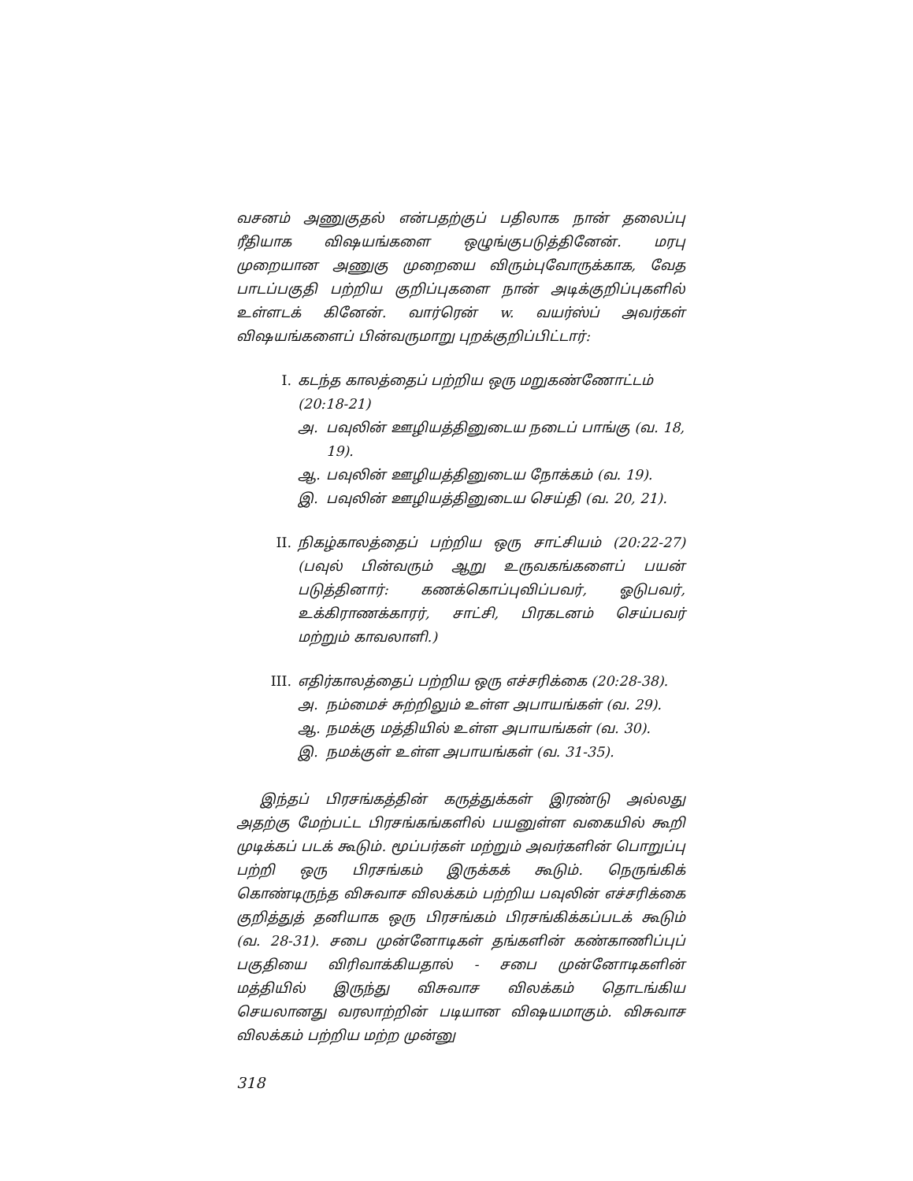வசனம் அணுகுதல் என்பதற்குப் பதிலாக நான் தலைப்பு ரீதியாக விஷயங்களை ஒழுங்குபடுத்தினேன். மரபு முறையான அணுகு முறையை விரும்புவோருக்காக, வேத பாடப்பகுதி பற்றிய குறிப்புகளை நான் அடிக்குறிப்புகளில் உள்ளடக் கினேன். வார்ரென் w. வயர்ஸ்ப் அவர்கள் விஷயங்களைப் பின்வருமாறு புறக்குறிப்பிட்டார்:
I. கடந்த காலத்தைப் பற்றிய ஒரு மறுகண்ணோட்டம் (20:18-21)
அ. பவுலின் ஊழியத்தினுடைய நடைப் பாங்கு (வ. 18, 19).
ஆ. பவுலின் ஊழியத்தினுடைய நோக்கம் (வ. 19).
இ. பவுலின் ஊழியத்தினுடைய செய்தி (வ. 20, 21).
II. நிகழ்காலத்தைப் பற்றிய ஒரு சாட்சியம் (20:22-27) (பவுல் பின்வரும் ஆறு உருவகங்களைப் பயன் படுத்தினார்: கணக்கொப்புவிப்பவர், ஓடுபவர், உக்கிராணக்காரர், சாட்சி, பிரகடனம் செய்பவர் மற்றும் காவலாளி.)
III. எதிர்காலத்தைப் பற்றிய ஒரு எச்சரிக்கை (20:28-38).
அ. நம்மைச் சுற்றிலும் உள்ள அபாயங்கள் (வ. 29).
ஆ. நமக்கு மத்தியில் உள்ள அபாயங்கள் (வ. 30).
இ. நமக்குள் உள்ள அபாயங்கள் (வ. 31-35).
இந்தப் பிரசங்கத்தின் கருத்துக்கள் இரண்டு அல்லது அதற்கு மேற்பட்ட பிரசங்கங்களில் பயனுள்ள வகையில் கூறி முடிக்கப் படக் கூடும். மூப்பர்கள் மற்றும் அவர்களின் பொறுப்பு பற்றி ஒரு பிரசங்கம் இருக்கக் கூடும். நெருங்கிக் கொண்டிருந்த விசுவாச விலக்கம் பற்றிய பவுலின் எச்சரிக்கை குறித்துத் தனியாக ஒரு பிரசங்கம் பிரசங்கிக்கப்படக் கூடும் (வ. 28-31). சபை முன்னோடிகள் தங்களின் கண்காணிப்புப் பகுதியை விரிவாக்கியதால் - சபை முன்னோடிகளின் மத்தியில் இருந்து விசுவாச விலக்கம் தொடங்கிய செயலானது வரலாற்றின் படியான விஷயமாகும். விசுவாச விலக்கம் பற்றிய மற்ற முன்னு
318